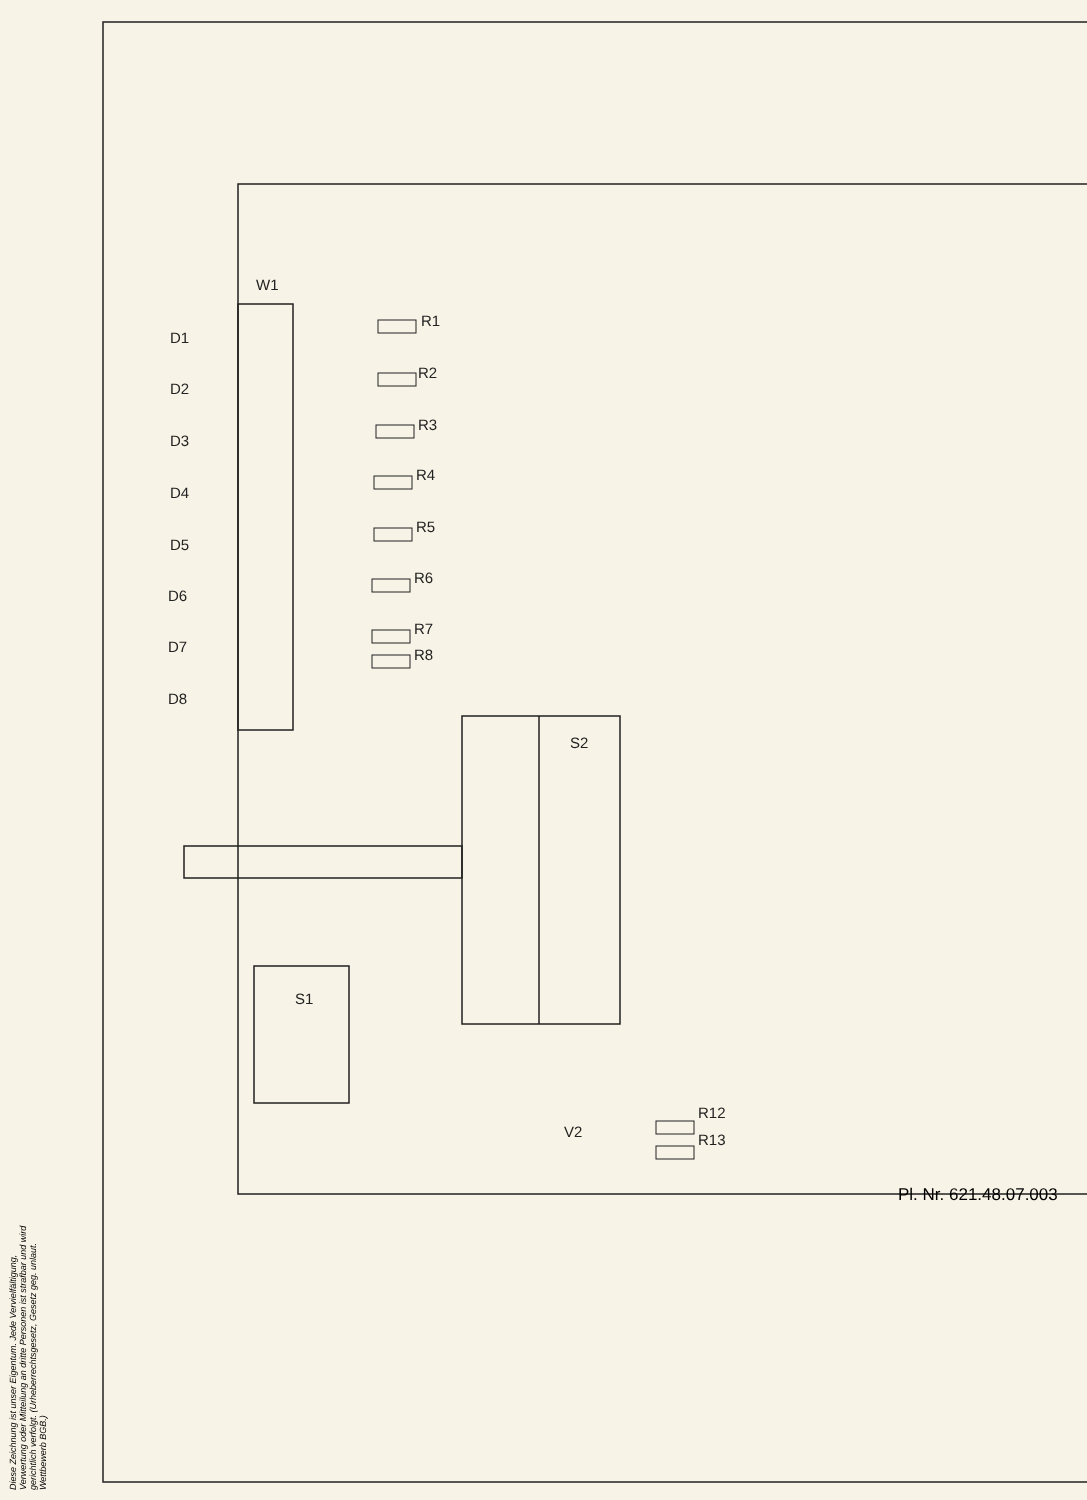W1
D1
D2
D3
D4
D5
D6
D7
D8
R1
R2
R3
R4
R5
R6
R7
R8
S2
S1
V2
R12
R13
Pl. Nr. 621.48.07.003
Diese Zeichnung ist unser Eigentum. Jede Vervielfältigung, Verwertung oder Mitteilung an dritte Personen ist strafbar und wird gerichtlich verfolgt. (Urheberrechtsgesetz, Gesetz geg. unlaut. Wettbewerb BGB.)